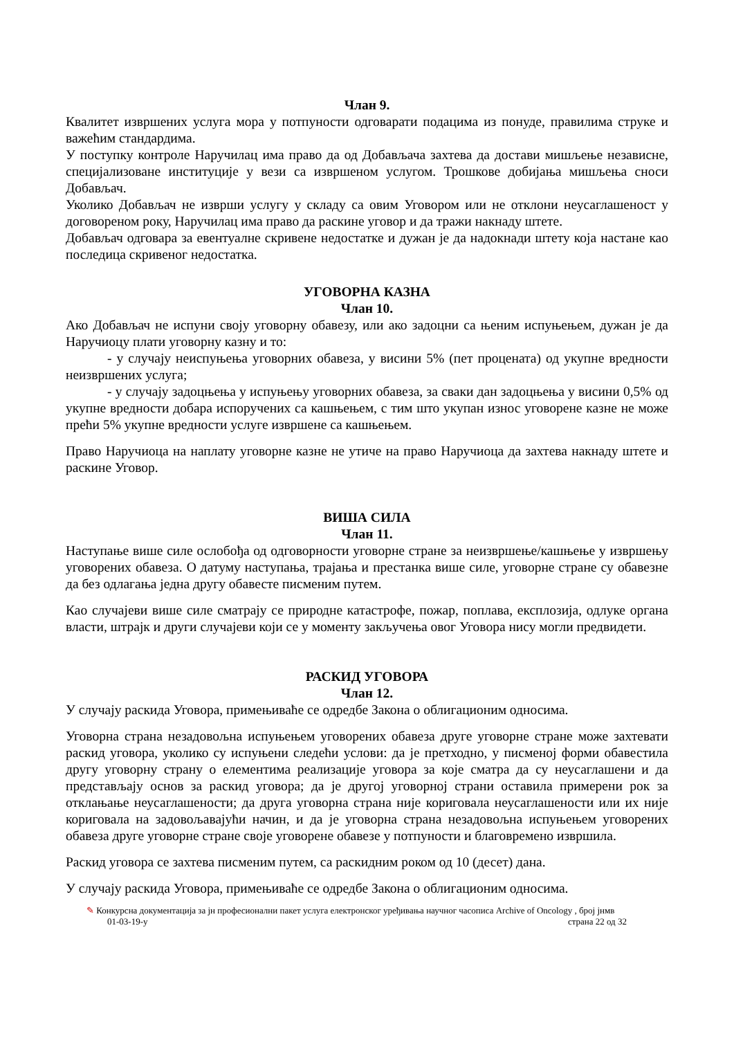Члан 9.
Квалитет извршених услуга мора у потпуности одговарати подацима из понуде, правилима струке и важећим стандардима.
У поступку контроле Наручилац има право да од Добављача захтева да достави мишљење независне, специјализоване институције у вези са извршеном услугом. Трошкове добијања мишљења сноси Добављач.
Уколико Добављач не изврши услугу у складу са овим Уговором или не отклони неусаглашеност у договореном року, Наручилац има право да раскине уговор и да тражи накнаду штете.
Добављач одговара за евентуалне скривене недостатке и дужан је да надокнади штету која настане као последица скривеног недостатка.
УГОВОРНА КАЗНА
Члан 10.
Ако Добављач не испуни своју уговорну обавезу, или ако задоцни са њеним испуњењем, дужан је да Наручиоцу плати уговорну казну и то:
- у случају неиспуњења уговорних обавеза, у висини 5% (пет процената) од укупне вредности неизвршених услуга;
- у случају задоцњења у испуњењу уговорних обавеза, за сваки дан задоцњења у висини 0,5% од укупне вредности добара испоручених са кашњењем, с тим што укупан износ уговорене казне не може прећи 5% укупне вредности услуге извршене са кашњењем.
Право Наручиоца на наплату уговорне казне не утиче на право Наручиоца да захтева накнаду штете и раскине Уговор.
ВИША СИЛА
Члан 11.
Наступање више силе ослобођа од одговорности уговорне стране за неизвршење/кашњење у извршењу уговорених обавеза. О датуму наступања, трајања и престанка више силе, уговорне стране су обавезне да без одлагања једна другу обавесте писменим путем.
Као случајеви више силе сматрају се природне катастрофе, пожар, поплава, експлозија, одлуке органа власти, штрајк и други случајеви који се у моменту закључења овог Уговора нису могли предвидети.
РАСКИД УГОВОРА
Члан 12.
У случају раскида Уговора, примењиваће се одредбе Закона о облигационим односима.
Уговорна страна незадовољна испуњењем уговорених обавеза друге уговорне стране може захтевати раскид уговора, уколико су испуњени следећи услови: да је претходно, у писменој форми обавестила другу уговорну страну о елементима реализације уговора за које сматра да су неусаглашени и да представљају основ за раскид уговора; да је другој уговорној страни оставила примерени рок за отклањање неусаглашености; да друга уговорна страна није кориговала неусаглашености или их није кориговала на задовољавајући начин, и да је уговорна страна незадовољна испуњењем уговорених обавеза друге уговорне стране своје уговорене обавезе у потпуности и благовремено извршила.
Раскид уговора се захтева писменим путем, са раскидним роком од 10 (десет) дана.
У случају раскида Уговора, примењиваће се одредбе Закона о облигационим односима.
✎ Конкурсна документација за јн професионални пакет услуга електронског уређивања научног часописа Archive of Oncology , број јнмв
01-03-19-у страна 22 од 32